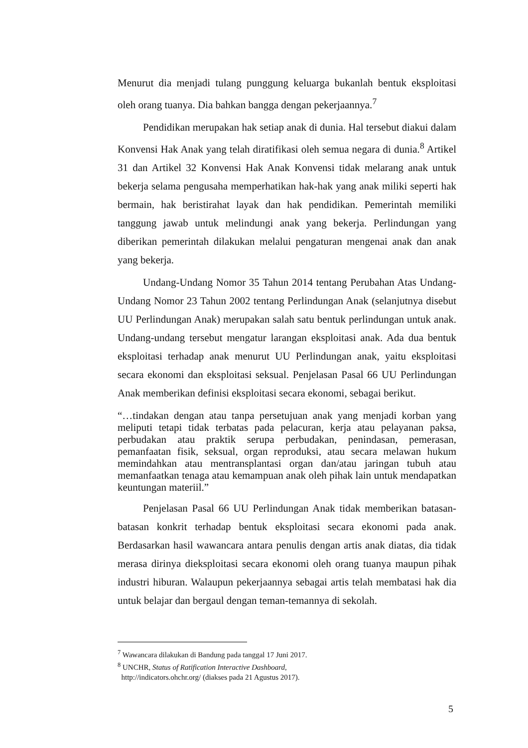Menurut dia menjadi tulang punggung keluarga bukanlah bentuk eksploitasi oleh orang tuanya. Dia bahkan bangga dengan pekerjaannya.<sup>7</sup>
Pendidikan merupakan hak setiap anak di dunia. Hal tersebut diakui dalam Konvensi Hak Anak yang telah diratifikasi oleh semua negara di dunia.<sup>8</sup> Artikel 31 dan Artikel 32 Konvensi Hak Anak Konvensi tidak melarang anak untuk bekerja selama pengusaha memperhatikan hak-hak yang anak miliki seperti hak bermain, hak beristirahat layak dan hak pendidikan. Pemerintah memiliki tanggung jawab untuk melindungi anak yang bekerja. Perlindungan yang diberikan pemerintah dilakukan melalui pengaturan mengenai anak dan anak yang bekerja.
Undang-Undang Nomor 35 Tahun 2014 tentang Perubahan Atas Undang-Undang Nomor 23 Tahun 2002 tentang Perlindungan Anak (selanjutnya disebut UU Perlindungan Anak) merupakan salah satu bentuk perlindungan untuk anak. Undang-undang tersebut mengatur larangan eksploitasi anak. Ada dua bentuk eksploitasi terhadap anak menurut UU Perlindungan anak, yaitu eksploitasi secara ekonomi dan eksploitasi seksual. Penjelasan Pasal 66 UU Perlindungan Anak memberikan definisi eksploitasi secara ekonomi, sebagai berikut.
“…tindakan dengan atau tanpa persetujuan anak yang menjadi korban yang meliputi tetapi tidak terbatas pada pelacuran, kerja atau pelayanan paksa, perbudakan atau praktik serupa perbudakan, penindasan, pemerasan, pemanfaatan fisik, seksual, organ reproduksi, atau secara melawan hukum memindahkan atau mentransplantasi organ dan/atau jaringan tubuh atau memanfaatkan tenaga atau kemampuan anak oleh pihak lain untuk mendapatkan keuntungan materiil.”
Penjelasan Pasal 66 UU Perlindungan Anak tidak memberikan batasan-batasan konkrit terhadap bentuk eksploitasi secara ekonomi pada anak. Berdasarkan hasil wawancara antara penulis dengan artis anak diatas, dia tidak merasa dirinya dieksploitasi secara ekonomi oleh orang tuanya maupun pihak industri hiburan. Walaupun pekerjaannya sebagai artis telah membatasi hak dia untuk belajar dan bergaul dengan teman-temannya di sekolah.
<sup>7</sup> Wawancara dilakukan di Bandung pada tanggal 17 Juni 2017.
<sup>8</sup> UNCHR, Status of Ratification Interactive Dashboard,
http://indicators.ohchr.org/ (diakses pada 21 Agustus 2017).
5